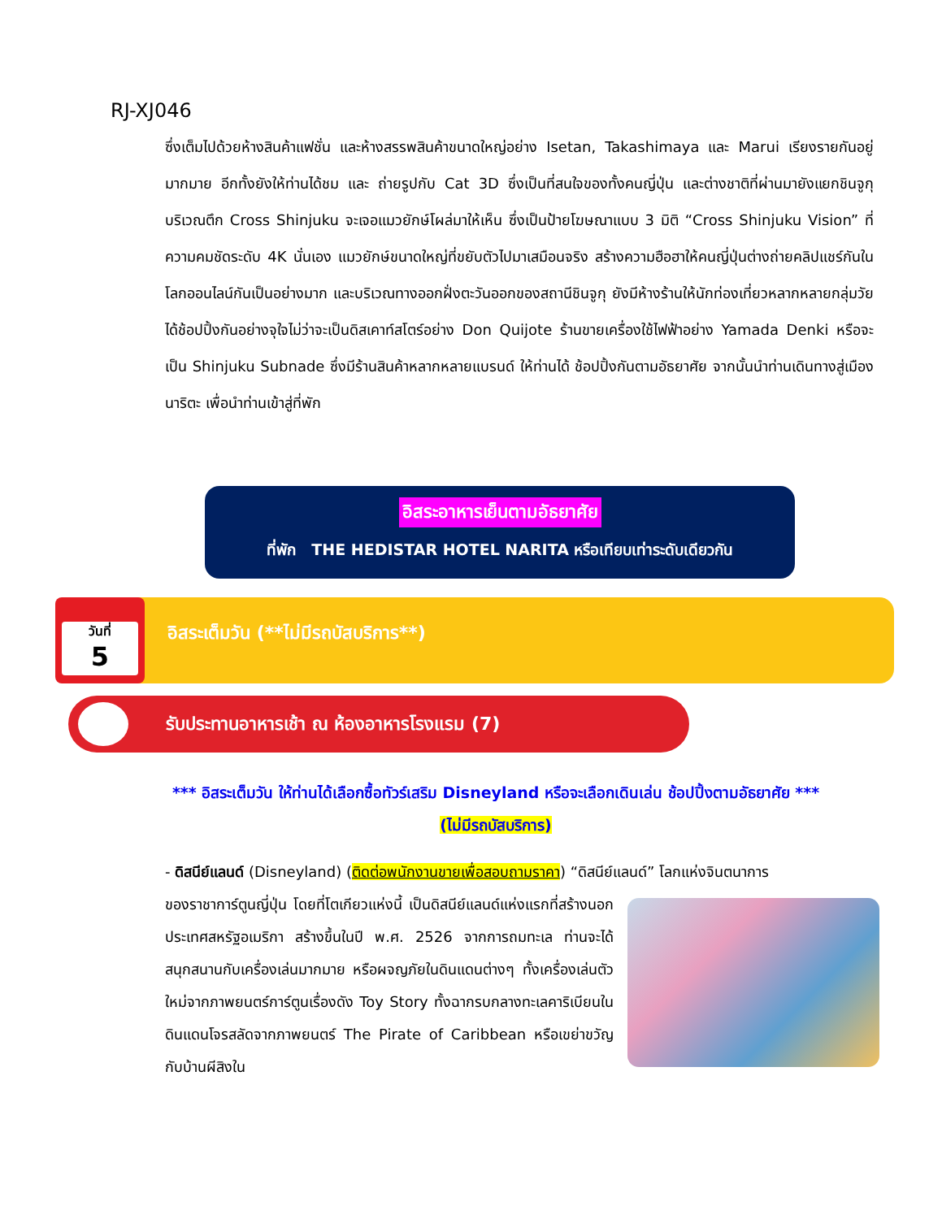RJ-XJ046
ซึ่งเต็มไปด้วยห้างสินค้าแฟชั่น และห้างสรรพสินค้าขนาดใหญ่อย่าง Isetan, Takashimaya และ Marui เรียงรายกันอยู่มากมาย อีกทั้งยังให้ท่านได้ชม และ ถ่ายรูปกับ Cat 3D ซึ่งเป็นที่สนใจของทั้งคนญี่ปุ่น และต่างชาติที่ผ่านมายังแยกชินจูกุ บริเวณตึก Cross Shinjuku จะเจอแมวยักษ์โผล่มาให้เห็น ซึ่งเป็นป้ายโฆษณาแบบ 3 มิติ “Cross Shinjuku Vision” ที่ความคมชัดระดับ 4K นั่นเอง แมวยักษ์ขนาดใหญ่ที่ขยับตัวไปมาเสมือนจริง สร้างความฮือฮาให้คนญี่ปุ่นต่างถ่ายคลิปแชร์กันในโลกออนไลน์กันเป็นอย่างมาก และบริเวณทางออกฝั่งตะวันออกของสถานีชินจูกุ ยังมีห้างร้านให้นักท่องเที่ยวหลากหลายกลุ่มวัยได้ช้อปปิ้งกันอย่างจุใจไม่ว่าจะเป็นดิสเคาท์สโตร์อย่าง Don Quijote ร้านขายเครื่องใช้ไฟฟ้าอย่าง Yamada Denki หรือจะเป็น Shinjuku Subnade ซึ่งมีร้านสินค้าหลากหลายแบรนด์ ให้ท่านได้ ช้อปปิ้งกันตามอัธยาศัย จากนั้นนำท่านเดินทางสู่เมืองนาริตะ เพื่อนำท่านเข้าสู่ที่พัก
อิสระอาหารเย็นตามอัธยาศัย
ที่พัก THE HEDISTAR HOTEL NARITA หรือเทียบเท่าระดับเดียวกัน
อิสระเต็มวัน (**ไม่มีรถบัสบริการ**)
วันที่
5
รับประทานอาหารเช้า ณ ห้องอาหารโรงแรม (7)
*** อิสระเต็มวัน ให้ท่านได้เลือกซื้อทัวร์เสริม Disneyland หรือจะเลือกเดินเล่น ช้อปปิ้งตามอัธยาศัย ***
(ไม่มีรถบัสบริการ)
- ดิสนีย์แลนด์ (Disneyland) (ติดต่อพนักงานขายเพื่อสอบถามราคา) “ดิสนีย์แลนด์” โลกแห่งจินตนาการ
ของราชาการ์ตูนญี่ปุ่น โดยที่โตเกียวแห่งนี้ เป็นดิสนีย์แลนด์แห่งแรกที่สร้างนอกประเทศสหรัฐอเมริกา สร้างขึ้นในปี พ.ศ. 2526 จากการถมทะเล ท่านจะได้สนุกสนานกับเครื่องเล่นมากมาย หรือผจญภัยในดินแดนต่างๆ ทั้งเครื่องเล่นตัวใหม่จากภาพยนตร์การ์ตูนเรื่องดัง Toy Story ทั้งฉากรบกลางทะเลคาริเบียนในดินแดนโจรสลัดจากภาพยนตร์ The Pirate of Caribbean หรือเขย่าขวัญกับบ้านผีสิงใน